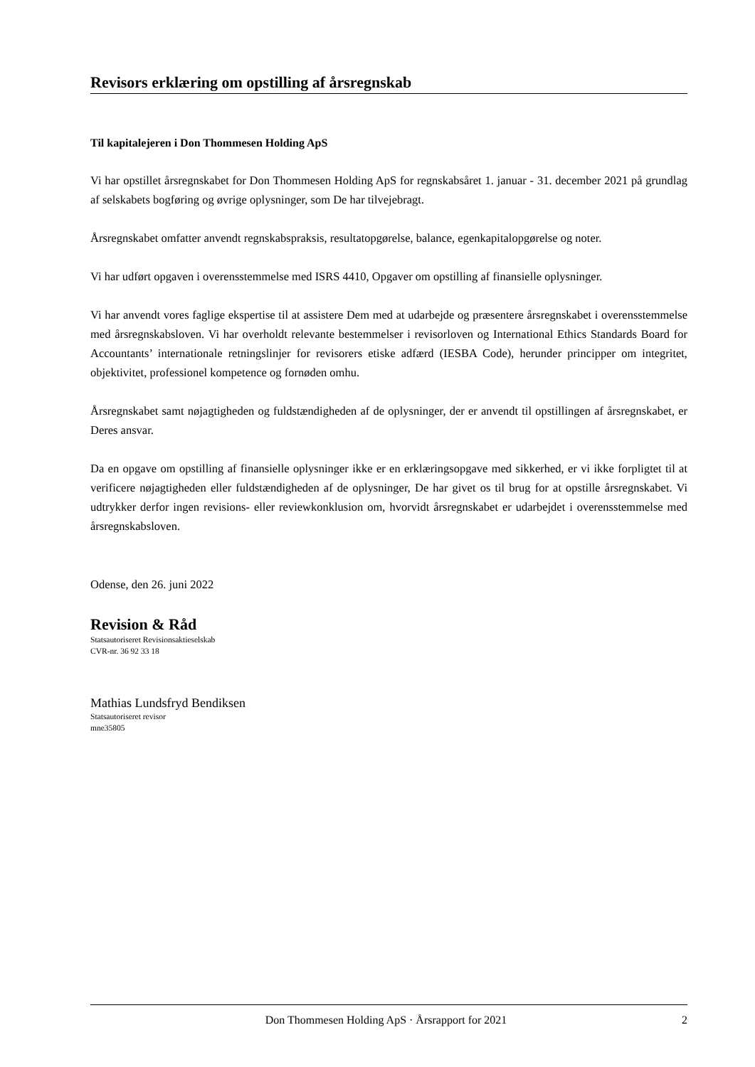Revisors erklæring om opstilling af årsregnskab
Til kapitalejeren i Don Thommesen Holding ApS
Vi har opstillet årsregnskabet for Don Thommesen Holding ApS for regnskabsåret 1. januar - 31. december 2021 på grundlag af selskabets bogføring og øvrige oplysninger, som De har tilvejebragt.
Årsregnskabet omfatter anvendt regnskabspraksis, resultatopgørelse, balance, egenkapitalopgørelse og noter.
Vi har udført opgaven i overensstemmelse med ISRS 4410, Opgaver om opstilling af finansielle oplysninger.
Vi har anvendt vores faglige ekspertise til at assistere Dem med at udarbejde og præsentere årsregnskabet i overensstemmelse med årsregnskabsloven. Vi har overholdt relevante bestemmelser i revisorloven og International Ethics Standards Board for Accountants’ internationale retningslinjer for revisorers etiske adfærd (IESBA Code), herunder principper om integritet, objektivitet, professionel kompetence og fornøden omhu.
Årsregnskabet samt nøjagtigheden og fuldstændigheden af de oplysninger, der er anvendt til opstillingen af årsregnskabet, er Deres ansvar.
Da en opgave om opstilling af finansielle oplysninger ikke er en erklæringsopgave med sikkerhed, er vi ikke forpligtet til at verificere nøjagtigheden eller fuldstændigheden af de oplysninger, De har givet os til brug for at opstille årsregnskabet. Vi udtrykker derfor ingen revisions- eller reviewkonklusion om, hvorvidt årsregnskabet er udarbejdet i overensstemmelse med årsregnskabsloven.
Odense, den 26. juni 2022
Revision & Råd
Statsautoriseret Revisionsaktieselskab
CVR-nr. 36 92 33 18
Mathias Lundsfryd Bendiksen
Statsautoriseret revisor
mne35805
Don Thommesen Holding ApS · Årsrapport for 2021 2